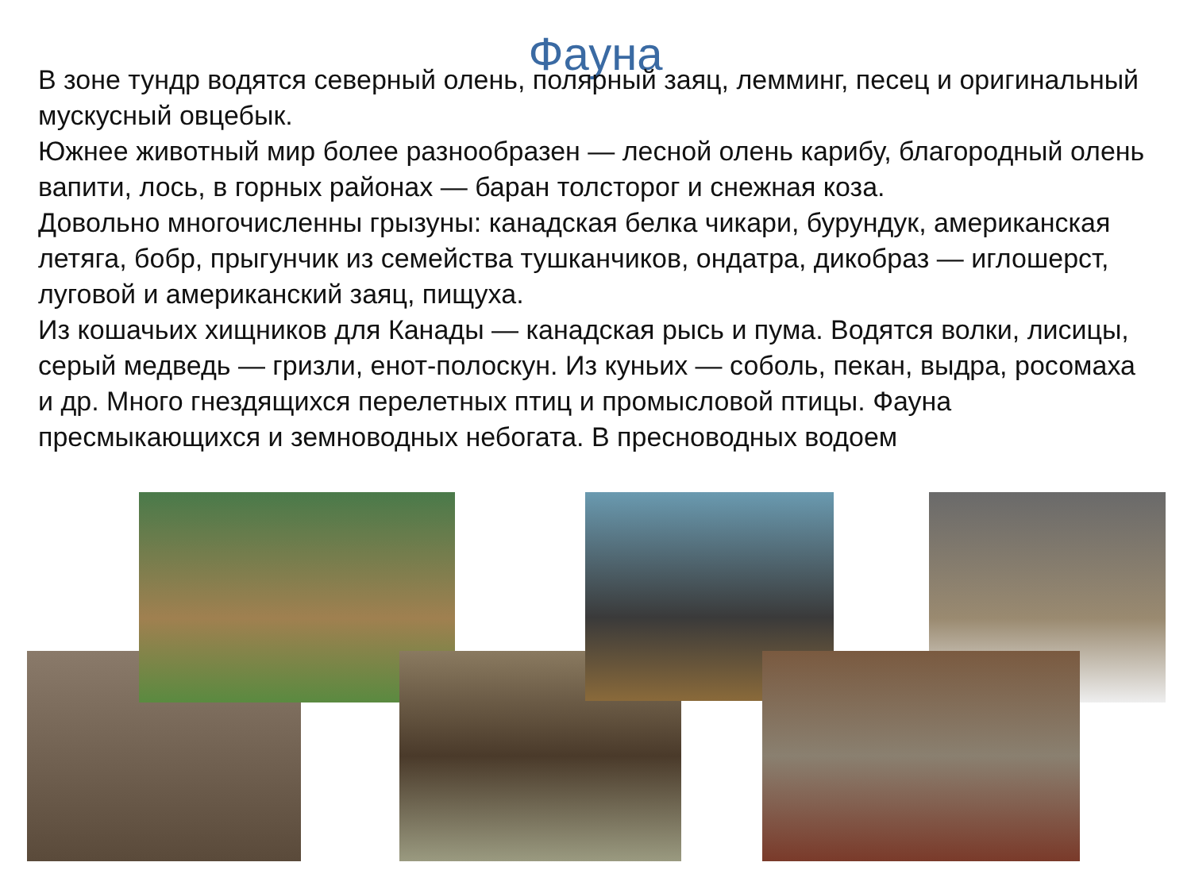Фауна
В зоне тундр водятся северный олень, полярный заяц, лемминг, песец и оригинальный мускусный овцебык.
Южнее животный мир более разнообразен — лесной олень карибу, благородный олень вапити, лось, в горных районах — баран толсторог и снежная коза.
Довольно многочисленны грызуны: канадская белка чикари, бурундук, американская летяга, бобр, прыгунчик из семейства тушканчиков, ондатра, дикобраз — иглошерст, луговой и американский заяц, пищуха.
Из кошачьих хищников для Канады — канадская рысь и пума. Водятся волки, лисицы, серый медведь — гризли, енот-полоскун. Из куньих — соболь, пекан, выдра, росомаха и др. Много гнездящихся перелетных птиц и промысловой птицы. Фауна пресмыкающихся и земноводных небогата. В пресноводных водоем